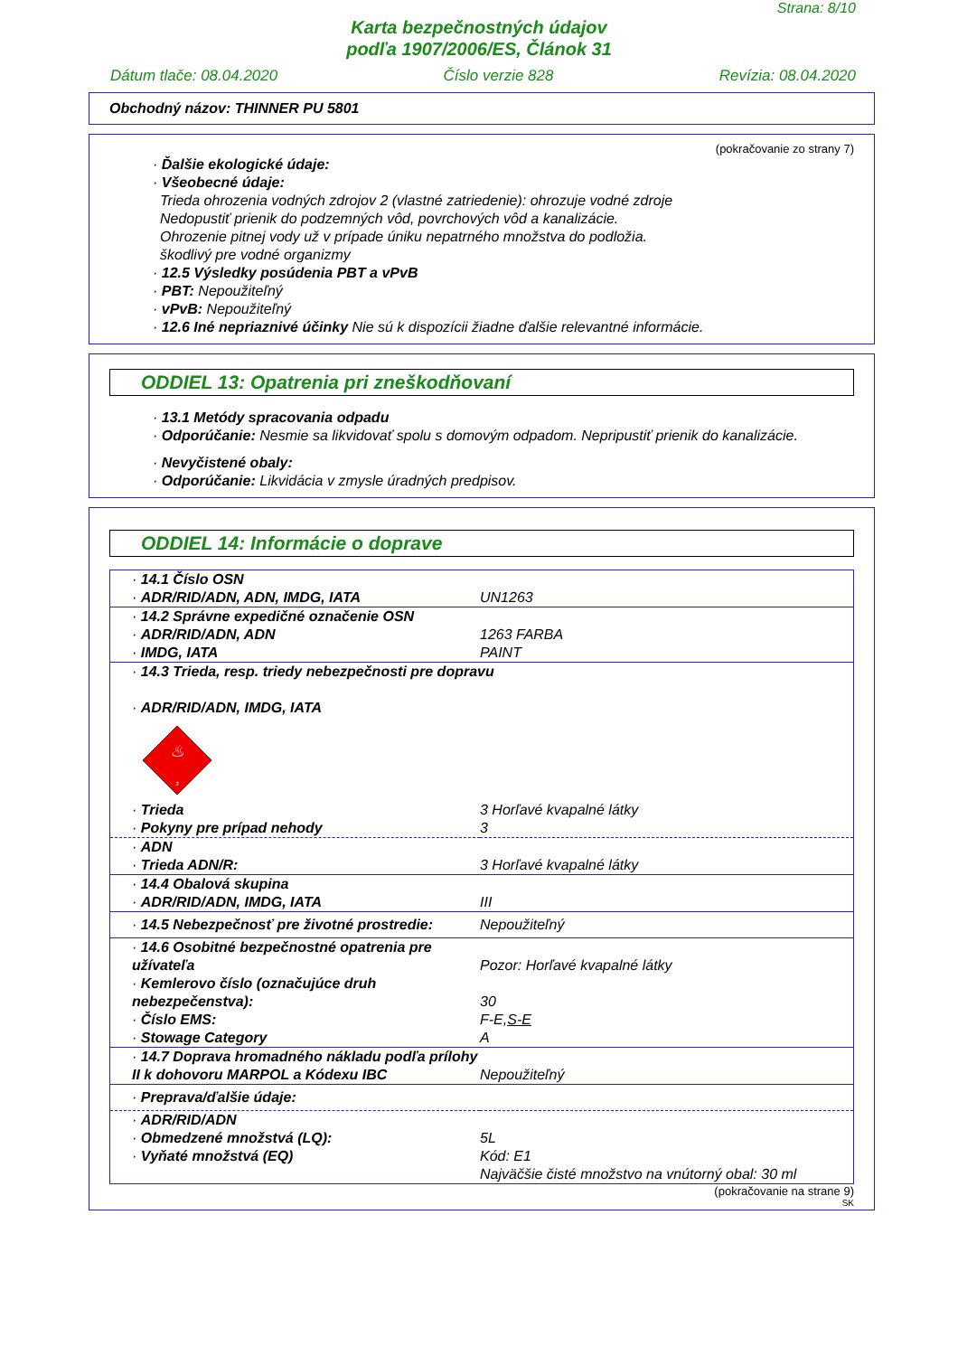Strana: 8/10
Karta bezpečnostných údajov
podľa 1907/2006/ES, Článok 31
Dátum tlače: 08.04.2020 Číslo verzie 828 Revízia: 08.04.2020
Obchodný názov: THINNER PU 5801
(pokračovanie zo strany 7)
· Ďalšie ekologické údaje:
· Všeobecné údaje:
Trieda ohrozenia vodných zdrojov 2 (vlastné zatriedenie): ohrozuje vodné zdroje
Nedopustiť prienik do podzemných vôd, povrchových vôd a kanalizácie.
Ohrozenie pitnej vody už v prípade úniku nepatrného množstva do podložia.
škodlivý pre vodné organizmy
· 12.5 Výsledky posúdenia PBT a vPvB
· PBT: Nepoužiteľný
· vPvB: Nepoužiteľný
· 12.6 Iné nepriaznivé účinky Nie sú k dispozícii žiadne ďalšie relevantné informácie.
ODDIEL 13: Opatrenia pri zneškodňovaní
· 13.1 Metódy spracovania odpadu
· Odporúčanie: Nesmie sa likvidovať spolu s domovým odpadom. Nepripustiť prienik do kanalizácie.
· Nevyčistené obaly:
· Odporúčanie: Likvidácia v zmysle úradných predpisov.
ODDIEL 14: Informácie o doprave
| · 14.1 Číslo OSN · ADR/RID/ADN, ADN, IMDG, IATA | UN1263 |
| · 14.2 Správne expedičné označenie OSN · ADR/RID/ADN, ADN · IMDG, IATA | 1263 FARBA PAINT |
| · 14.3 Trieda, resp. triedy nebezpečnosti pre dopravu · ADR/RID/ADN, IMDG, IATA ♨ 3 | |
| · Trieda · Pokyny pre prípad nehody | 3 Horľavé kvapalné látky 3 |
| · ADN · Trieda ADN/R: | 3 Horľavé kvapalné látky |
| · 14.4 Obalová skupina · ADR/RID/ADN, IMDG, IATA | III |
| · 14.5 Nebezpečnosť pre životné prostredie: | Nepoužiteľný |
| · 14.6 Osobitné bezpečnostné opatrenia pre užívateľa · Kemlerovo číslo (označujúce druh nebezpečenstva): · Číslo EMS: · Stowage Category | Pozor: Horľavé kvapalné látky 30 F-E, S-E A |
| · 14.7 Doprava hromadného nákladu podľa prílohy II k dohovoru MARPOL a Kódexu IBC | Nepoužiteľný |
| · Preprava/ďalšie údaje: | |
| · ADR/RID/ADN · Obmedzené množstvá (LQ): · Vyňaté množstvá (EQ) | 5L Kód: E1 Najväčšie čisté množstvo na vnútorný obal: 30 ml |
(pokračovanie na strane 9)
SK